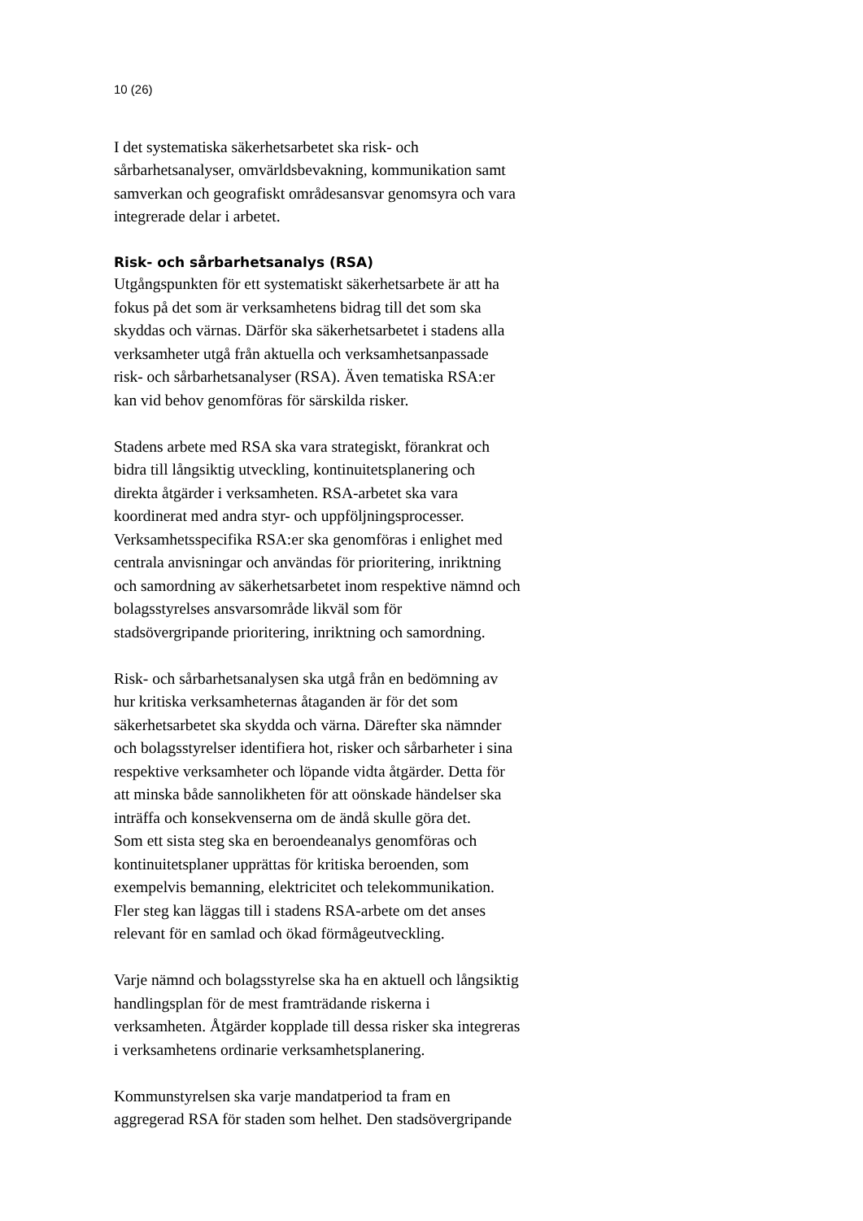10 (26)
I det systematiska säkerhetsarbetet ska risk- och
sårbarhetsanalyser, omvärldsbevakning, kommunikation samt
samverkan och geografiskt områdesansvar genomsyra och vara
integrerade delar i arbetet.
Risk- och sårbarhetsanalys (RSA)
Utgångspunkten för ett systematiskt säkerhetsarbete är att ha
fokus på det som är verksamhetens bidrag till det som ska
skyddas och värnas. Därför ska säkerhetsarbetet i stadens alla
verksamheter utgå från aktuella och verksamhetsanpassade
risk- och sårbarhetsanalyser (RSA). Även tematiska RSA:er
kan vid behov genomföras för särskilda risker.
Stadens arbete med RSA ska vara strategiskt, förankrat och
bidra till långsiktig utveckling, kontinuitetsplanering och
direkta åtgärder i verksamheten. RSA-arbetet ska vara
koordinerat med andra styr- och uppföljningsprocesser.
Verksamhetsspecifika RSA:er ska genomföras i enlighet med
centrala anvisningar och användas för prioritering, inriktning
och samordning av säkerhetsarbetet inom respektive nämnd och
bolagsstyrelses ansvarsområde likväl som för
stadsövergripande prioritering, inriktning och samordning.
Risk- och sårbarhetsanalysen ska utgå från en bedömning av
hur kritiska verksamheternas åtaganden är för det som
säkerhetsarbetet ska skydda och värna. Därefter ska nämnder
och bolagsstyrelser identifiera hot, risker och sårbarheter i sina
respektive verksamheter och löpande vidta åtgärder. Detta för
att minska både sannolikheten för att oönskade händelser ska
inträffa och konsekvenserna om de ändå skulle göra det.
Som ett sista steg ska en beroendeanalys genomföras och
kontinuitetsplaner upprättas för kritiska beroenden, som
exempelvis bemanning, elektricitet och telekommunikation.
Fler steg kan läggas till i stadens RSA-arbete om det anses
relevant för en samlad och ökad förmågeutveckling.
Varje nämnd och bolagsstyrelse ska ha en aktuell och långsiktig
handlingsplan för de mest framträdande riskerna i
verksamheten. Åtgärder kopplade till dessa risker ska integreras
i verksamhetens ordinarie verksamhetsplanering.
Kommunstyrelsen ska varje mandatperiod ta fram en
aggregerad RSA för staden som helhet. Den stadsövergripande